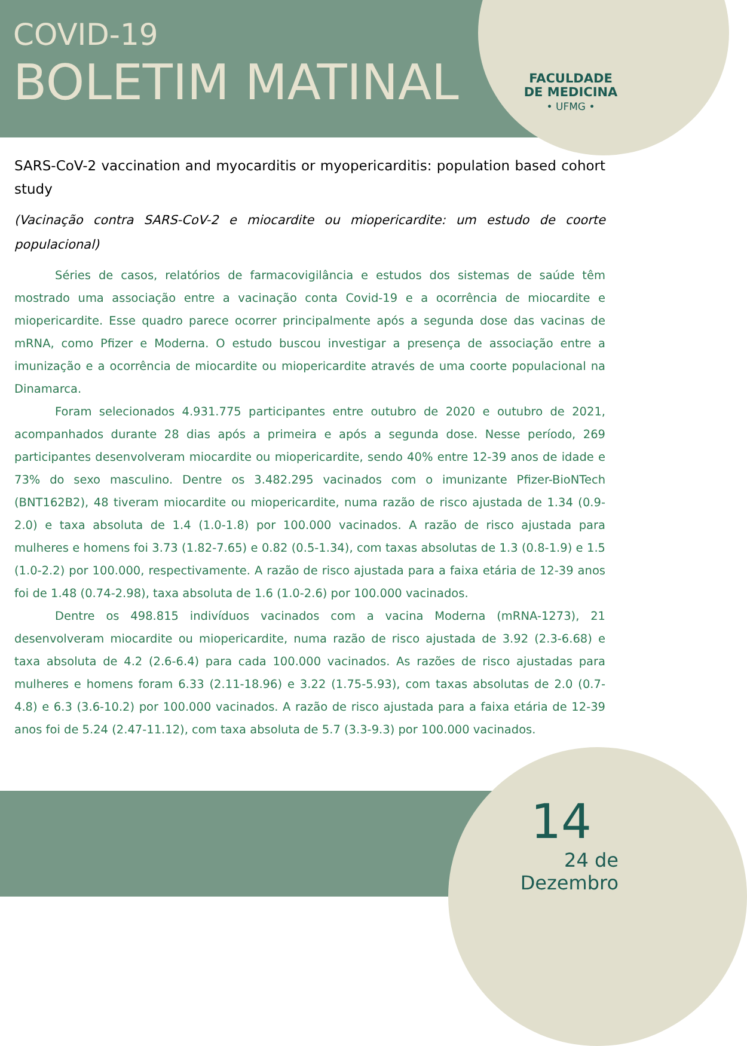COVID-19
BOLETIM MATINAL
FACULDADE
DE MEDICINA
• UFMG •
SARS-CoV-2 vaccination and myocarditis or myopericarditis: population based cohort study
(Vacinação contra SARS-CoV-2 e miocardite ou miopericardite: um estudo de coorte populacional)
Séries de casos, relatórios de farmacovigilância e estudos dos sistemas de saúde têm mostrado uma associação entre a vacinação conta Covid-19 e a ocorrência de miocardite e miopericardite. Esse quadro parece ocorrer principalmente após a segunda dose das vacinas de mRNA, como Pfizer e Moderna. O estudo buscou investigar a presença de associação entre a imunização e a ocorrência de miocardite ou miopericardite através de uma coorte populacional na Dinamarca.
Foram selecionados 4.931.775 participantes entre outubro de 2020 e outubro de 2021, acompanhados durante 28 dias após a primeira e após a segunda dose. Nesse período, 269 participantes desenvolveram miocardite ou miopericardite, sendo 40% entre 12-39 anos de idade e 73% do sexo masculino. Dentre os 3.482.295 vacinados com o imunizante Pfizer-BioNTech (BNT162B2), 48 tiveram miocardite ou miopericardite, numa razão de risco ajustada de 1.34 (0.9-2.0) e taxa absoluta de 1.4 (1.0-1.8) por 100.000 vacinados. A razão de risco ajustada para mulheres e homens foi 3.73 (1.82-7.65) e 0.82 (0.5-1.34), com taxas absolutas de 1.3 (0.8-1.9) e 1.5 (1.0-2.2) por 100.000, respectivamente. A razão de risco ajustada para a faixa etária de 12-39 anos foi de 1.48 (0.74-2.98), taxa absoluta de 1.6 (1.0-2.6) por 100.000 vacinados.
Dentre os 498.815 indivíduos vacinados com a vacina Moderna (mRNA-1273), 21 desenvolveram miocardite ou miopericardite, numa razão de risco ajustada de 3.92 (2.3-6.68) e taxa absoluta de 4.2 (2.6-6.4) para cada 100.000 vacinados. As razões de risco ajustadas para mulheres e homens foram 6.33 (2.11-18.96) e 3.22 (1.75-5.93), com taxas absolutas de 2.0 (0.7-4.8) e 6.3 (3.6-10.2) por 100.000 vacinados. A razão de risco ajustada para a faixa etária de 12-39 anos foi de 5.24 (2.47-11.12), com taxa absoluta de 5.7 (3.3-9.3) por 100.000 vacinados.
14
24 de Dezembro